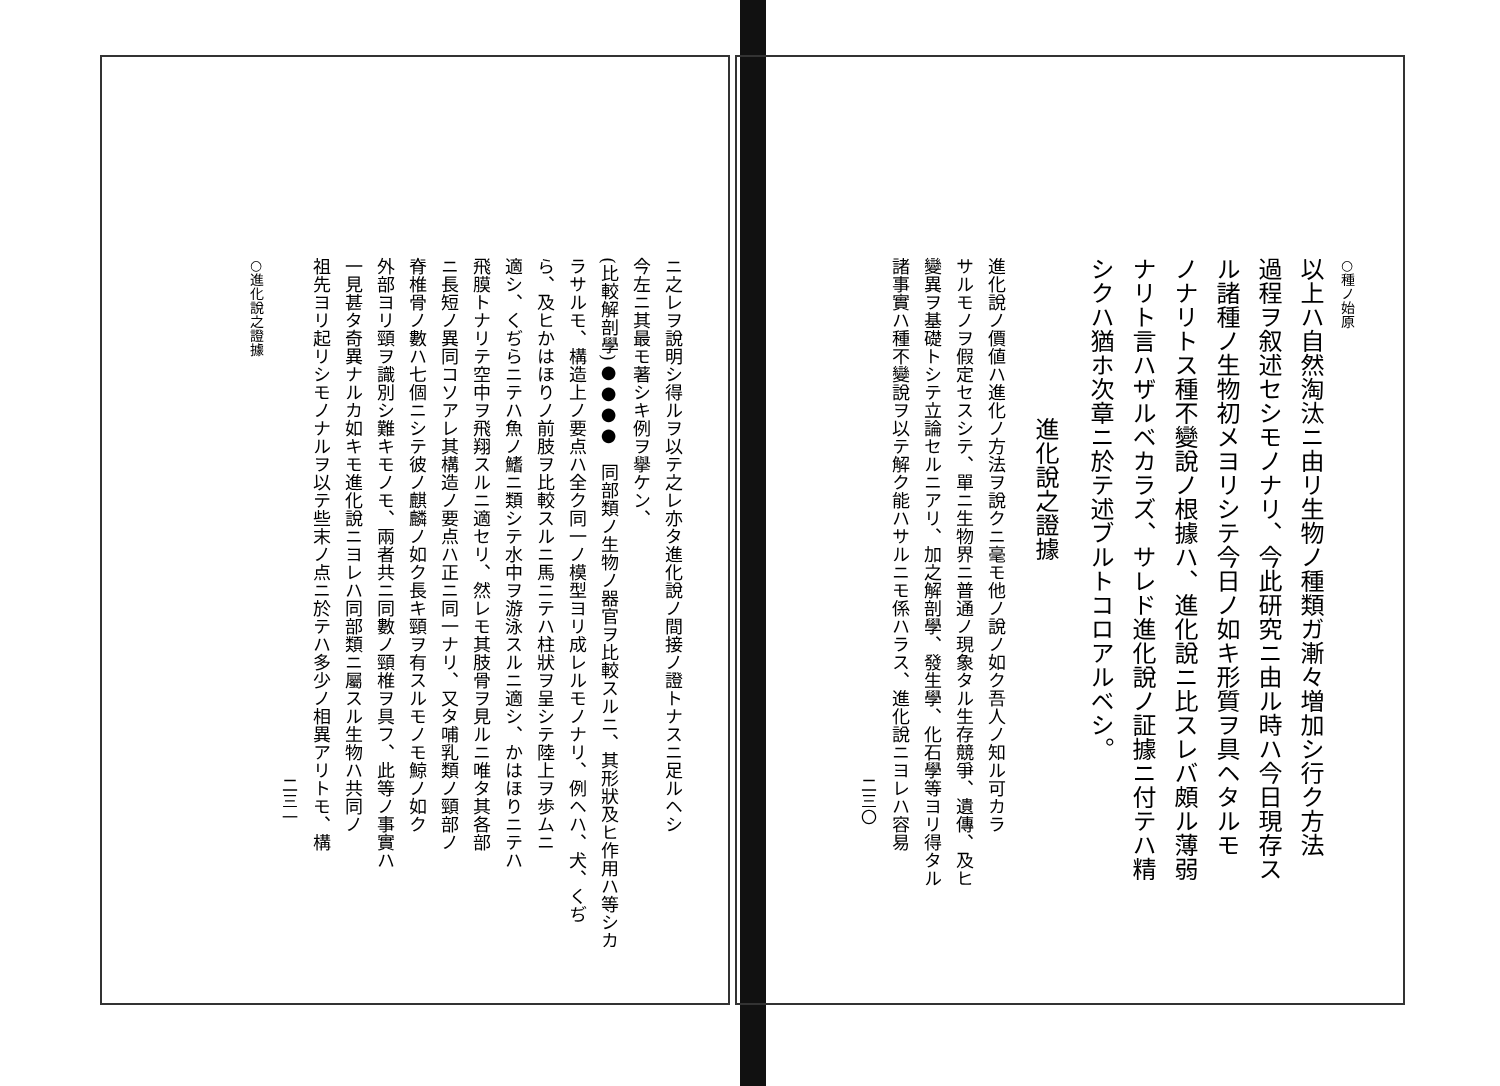○種ノ始原
以上ハ自然淘汰ニ由リ生物ノ種類ガ漸々増加シ行ク方法
過程ヲ叙述セシモノナリ、今此研究ニ由ル時ハ今日現存ス
ル諸種ノ生物初メヨリシテ今日ノ如キ形質ヲ具ヘタルモ
ノナリトス種不變說ノ根據ハ、進化說ニ比スレバ頗ル薄弱
ナリト言ハザルベカラズ、サレド進化說ノ証據ニ付テハ精
シクハ猶ホ次章ニ於テ述ブルトコロアルベシ。
進化說之證據
進化說ノ價値ハ進化ノ方法ヲ說クニ毫モ他ノ說ノ如ク吾人ノ知ル可カラ
サルモノヲ假定セスシテ、單ニ生物界ニ普通ノ現象タル生存競爭、遺傳、及ヒ
變異ヲ基礎トシテ立論セルニアリ、加之解剖學、發生學、化石學等ヨリ得タル
諸事實ハ種不變說ヲ以テ解ク能ハサルニモ係ハラス、進化說ニヨレハ容易
二三〇
ニ之レヲ說明シ得ルヲ以テ之レ亦タ進化說ノ間接ノ證トナスニ足ルヘシ
今左ニ其最モ著シキ例ヲ擧ケン、
(比較解剖學)●●●●　同部類ノ生物ノ器官ヲ比較スルニ、其形狀及ヒ作用ハ等シカ
ラサルモ、構造上ノ要点ハ全ク同一ノ模型ヨリ成レルモノナリ、例ヘハ、犬、くぢ
ら、及ヒかはほりノ前肢ヲ比較スルニ馬ニテハ柱狀ヲ呈シテ陸上ヲ歩ムニ
適シ、くぢらニテハ魚ノ鰭ニ類シテ水中ヲ游泳スルニ適シ、かはほりニテハ
飛膜トナリテ空中ヲ飛翔スルニ適セリ、然レモ其肢骨ヲ見ルニ唯タ其各部
ニ長短ノ異同コソアレ其構造ノ要点ハ正ニ同一ナリ、又タ哺乳類ノ頸部ノ
脊椎骨ノ數ハ七個ニシテ彼ノ麒麟ノ如ク長キ頸ヲ有スルモノモ鯨ノ如ク
外部ヨリ頸ヲ識別シ難キモノモ、兩者共ニ同數ノ頸椎ヲ具フ、此等ノ事實ハ
一見甚タ奇異ナルカ如キモ進化說ニヨレハ同部類ニ屬スル生物ハ共同ノ
祖先ヨリ起リシモノナルヲ以テ些末ノ点ニ於テハ多少ノ相異アリトモ、構
二三一
○進化說之證據